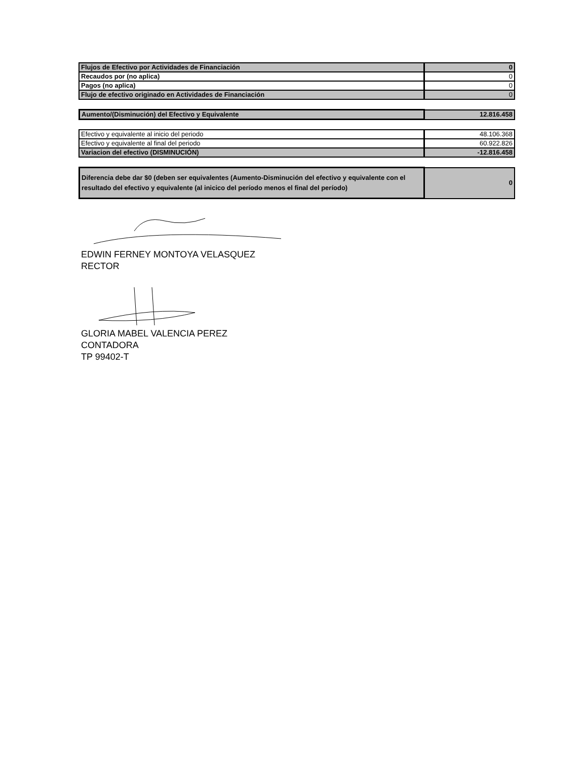| Flujos de Efectivo por Actividades de Financiación | 0 |
| Recaudos por (no aplica) | 0 |
| Pagos (no aplica) | 0 |
| Flujo de efectivo originado en Actividades de Financiación | 0 |
| Aumento/(Disminución) del Efectivo y Equivalente | 12.816.458 |
| Efectivo y equivalente al inicio del periodo | 48.106.368 |
| Efectivo y equivalente al final del periodo | 60.922.826 |
| Variacion del efectivo (DISMINUCIÓN) | -12.816.458 |
| Diferencia debe dar $0 (deben ser equivalentes (Aumento-Disminución del efectivo y equivalente con el resultado del efectivo y equivalente (al inicico del período menos el final del período) | 0 |
EDWIN FERNEY MONTOYA VELASQUEZ
RECTOR
GLORIA MABEL VALENCIA PEREZ
CONTADORA
TP 99402-T